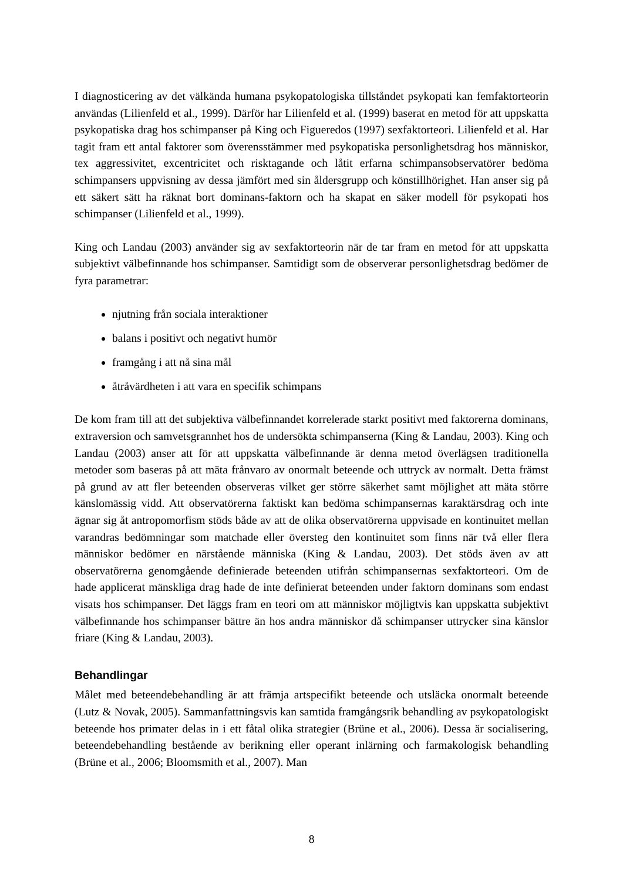I diagnosticering av det välkända humana psykopatologiska tillståndet psykopati kan femfaktorteorin användas (Lilienfeld et al., 1999). Därför har Lilienfeld et al. (1999) baserat en metod för att uppskatta psykopatiska drag hos schimpanser på King och Figueredos (1997) sexfaktorteori. Lilienfeld et al. Har tagit fram ett antal faktorer som överensstämmer med psykopatiska personlighetsdrag hos människor, tex aggressivitet, excentricitet och risktagande och låtit erfarna schimpansobservatörer bedöma schimpansers uppvisning av dessa jämfört med sin åldersgrupp och könstillhörighet. Han anser sig på ett säkert sätt ha räknat bort dominans-faktorn och ha skapat en säker modell för psykopati hos schimpanser (Lilienfeld et al., 1999).
King och Landau (2003) använder sig av sexfaktorteorin när de tar fram en metod för att uppskatta subjektivt välbefinnande hos schimpanser. Samtidigt som de observerar personlighetsdrag bedömer de fyra parametrar:
njutning från sociala interaktioner
balans i positivt och negativt humör
framgång i att nå sina mål
åtråvärdheten i att vara en specifik schimpans
De kom fram till att det subjektiva välbefinnandet korrelerade starkt positivt med faktorerna dominans, extraversion och samvetsgrannhet hos de undersökta schimpanserna (King & Landau, 2003). King och Landau (2003) anser att för att uppskatta välbefinnande är denna metod överlägsen traditionella metoder som baseras på att mäta frånvaro av onormalt beteende och uttryck av normalt. Detta främst på grund av att fler beteenden observeras vilket ger större säkerhet samt möjlighet att mäta större känslomässig vidd. Att observatörerna faktiskt kan bedöma schimpansernas karaktärsdrag och inte ägnar sig åt antropomorfism stöds både av att de olika observatörerna uppvisade en kontinuitet mellan varandras bedömningar som matchade eller översteg den kontinuitet som finns när två eller flera människor bedömer en närstående människa (King & Landau, 2003). Det stöds även av att observatörerna genomgående definierade beteenden utifrån schimpansernas sexfaktorteori. Om de hade applicerat mänskliga drag hade de inte definierat beteenden under faktorn dominans som endast visats hos schimpanser. Det läggs fram en teori om att människor möjligtvis kan uppskatta subjektivt välbefinnande hos schimpanser bättre än hos andra människor då schimpanser uttrycker sina känslor friare (King & Landau, 2003).
Behandlingar
Målet med beteendebehandling är att främja artspecifikt beteende och utsläcka onormalt beteende (Lutz & Novak, 2005). Sammanfattningsvis kan samtida framgångsrik behandling av psykopatologiskt beteende hos primater delas in i ett fåtal olika strategier (Brüne et al., 2006). Dessa är socialisering, beteendebehandling bestående av berikning eller operant inlärning och farmakologisk behandling (Brüne et al., 2006; Bloomsmith et al., 2007). Man
8